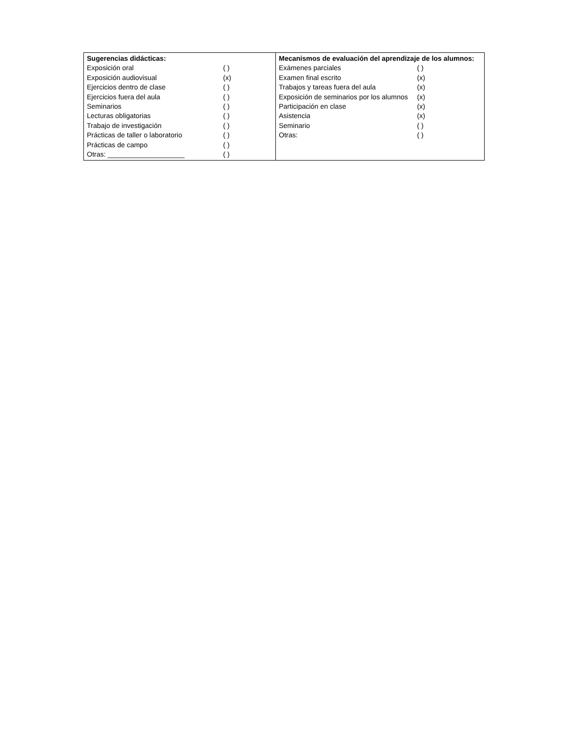| / Sugerencias didácticas: / / / Exposición oral / ( ) / / Exposición audiovisual / (x) / / Ejercicios dentro de clase / ( ) / / Ejercicios fuera del aula / ( ) / / Seminarios / ( ) / / Lecturas obligatorias / ( ) / / Trabajo de investigación / ( ) / / Prácticas de taller o laboratorio / ( ) / / Prácticas de campo / ( ) / / Otras: ____________________ / ( ) / | / Mecanismos de evaluación del aprendizaje de los alumnos: / / / Exámenes parciales / ( ) / / Examen final escrito / (x) / / Trabajos y tareas fuera del aula / (x) / / Exposición de seminarios por los alumnos / (x) / / Participación en clase / (x) / / Asistencia / (x) / / Seminario / ( ) / / Otras: / ( ) / |